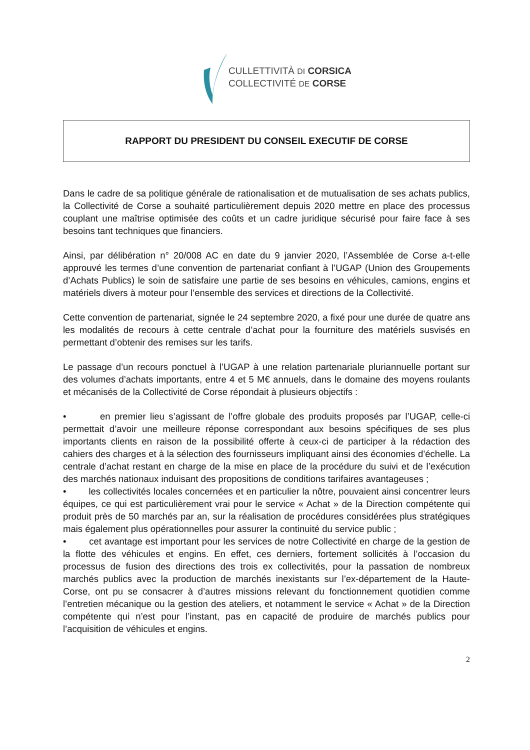CULLETTIVITÀ DI CORSICA
COLLECTIVITÉ DE CORSE
RAPPORT DU PRESIDENT DU CONSEIL EXECUTIF DE CORSE
Dans le cadre de sa politique générale de rationalisation et de mutualisation de ses achats publics, la Collectivité de Corse a souhaité particulièrement depuis 2020 mettre en place des processus couplant une maîtrise optimisée des coûts et un cadre juridique sécurisé pour faire face à ses besoins tant techniques que financiers.
Ainsi, par délibération n° 20/008 AC en date du 9 janvier 2020, l’Assemblée de Corse a-t-elle approuvé les termes d’une convention de partenariat confiant à l’UGAP (Union des Groupements d’Achats Publics) le soin de satisfaire une partie de ses besoins en véhicules, camions, engins et matériels divers à moteur pour l’ensemble des services et directions de la Collectivité.
Cette convention de partenariat, signée le 24 septembre 2020, a fixé pour une durée de quatre ans les modalités de recours à cette centrale d’achat pour la fourniture des matériels susvisés en permettant d’obtenir des remises sur les tarifs.
Le passage d’un recours ponctuel à l’UGAP à une relation partenariale pluriannuelle portant sur des volumes d’achats importants, entre 4 et 5 M€ annuels, dans le domaine des moyens roulants et mécanisés de la Collectivité de Corse répondait à plusieurs objectifs :
• en premier lieu s’agissant de l’offre globale des produits proposés par l’UGAP, celle-ci permettait d’avoir une meilleure réponse correspondant aux besoins spécifiques de ses plus importants clients en raison de la possibilité offerte à ceux-ci de participer à la rédaction des cahiers des charges et à la sélection des fournisseurs impliquant ainsi des économies d’échelle. La centrale d’achat restant en charge de la mise en place de la procédure du suivi et de l’exécution des marchés nationaux induisant des propositions de conditions tarifaires avantageuses ;
• les collectivités locales concernées et en particulier la nôtre, pouvaient ainsi concentrer leurs équipes, ce qui est particulièrement vrai pour le service « Achat » de la Direction compétente qui produit près de 50 marchés par an, sur la réalisation de procédures considérées plus stratégiques mais également plus opérationnelles pour assurer la continuité du service public ;
• cet avantage est important pour les services de notre Collectivité en charge de la gestion de la flotte des véhicules et engins. En effet, ces derniers, fortement sollicités à l’occasion du processus de fusion des directions des trois ex collectivités, pour la passation de nombreux marchés publics avec la production de marchés inexistants sur l’ex-département de la Haute-Corse, ont pu se consacrer à d’autres missions relevant du fonctionnement quotidien comme l’entretien mécanique ou la gestion des ateliers, et notamment le service « Achat » de la Direction compétente qui n’est pour l’instant, pas en capacité de produire de marchés publics pour l’acquisition de véhicules et engins.
2